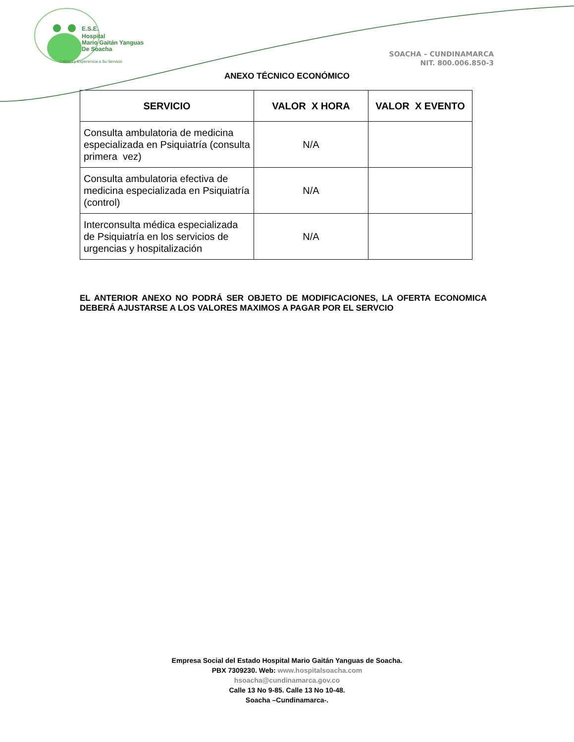E.S.E.
Hospital
Mario Gaitán Yanguas
De Soacha
Calidad y Experiencia a Su Servicio
SOACHA – CUNDINAMARCA
NIT. 800.006.850-3
ANEXO TÉCNICO ECONÓMICO
| SERVICIO | VALOR X HORA | VALOR X EVENTO |
| --- | --- | --- |
| Consulta ambulatoria de medicina especializada en Psiquiatría (consulta primera vez) | N/A | |
| Consulta ambulatoria efectiva de medicina especializada en Psiquiatría (control) | N/A | |
| Interconsulta médica especializada de Psiquiatría en los servicios de urgencias y hospitalización | N/A | |
EL ANTERIOR ANEXO NO PODRÁ SER OBJETO DE MODIFICACIONES, LA OFERTA ECONOMICA DEBERÁ AJUSTARSE A LOS VALORES MAXIMOS A PAGAR POR EL SERVCIO
Empresa Social del Estado Hospital Mario Gaitán Yanguas de Soacha.
PBX 7309230. Web: www.hospitalsoacha.com
hsoacha@cundinamarca.gov.co
Calle 13 No 9-85. Calle 13 No 10-48.
Soacha –Cundinamarca-.